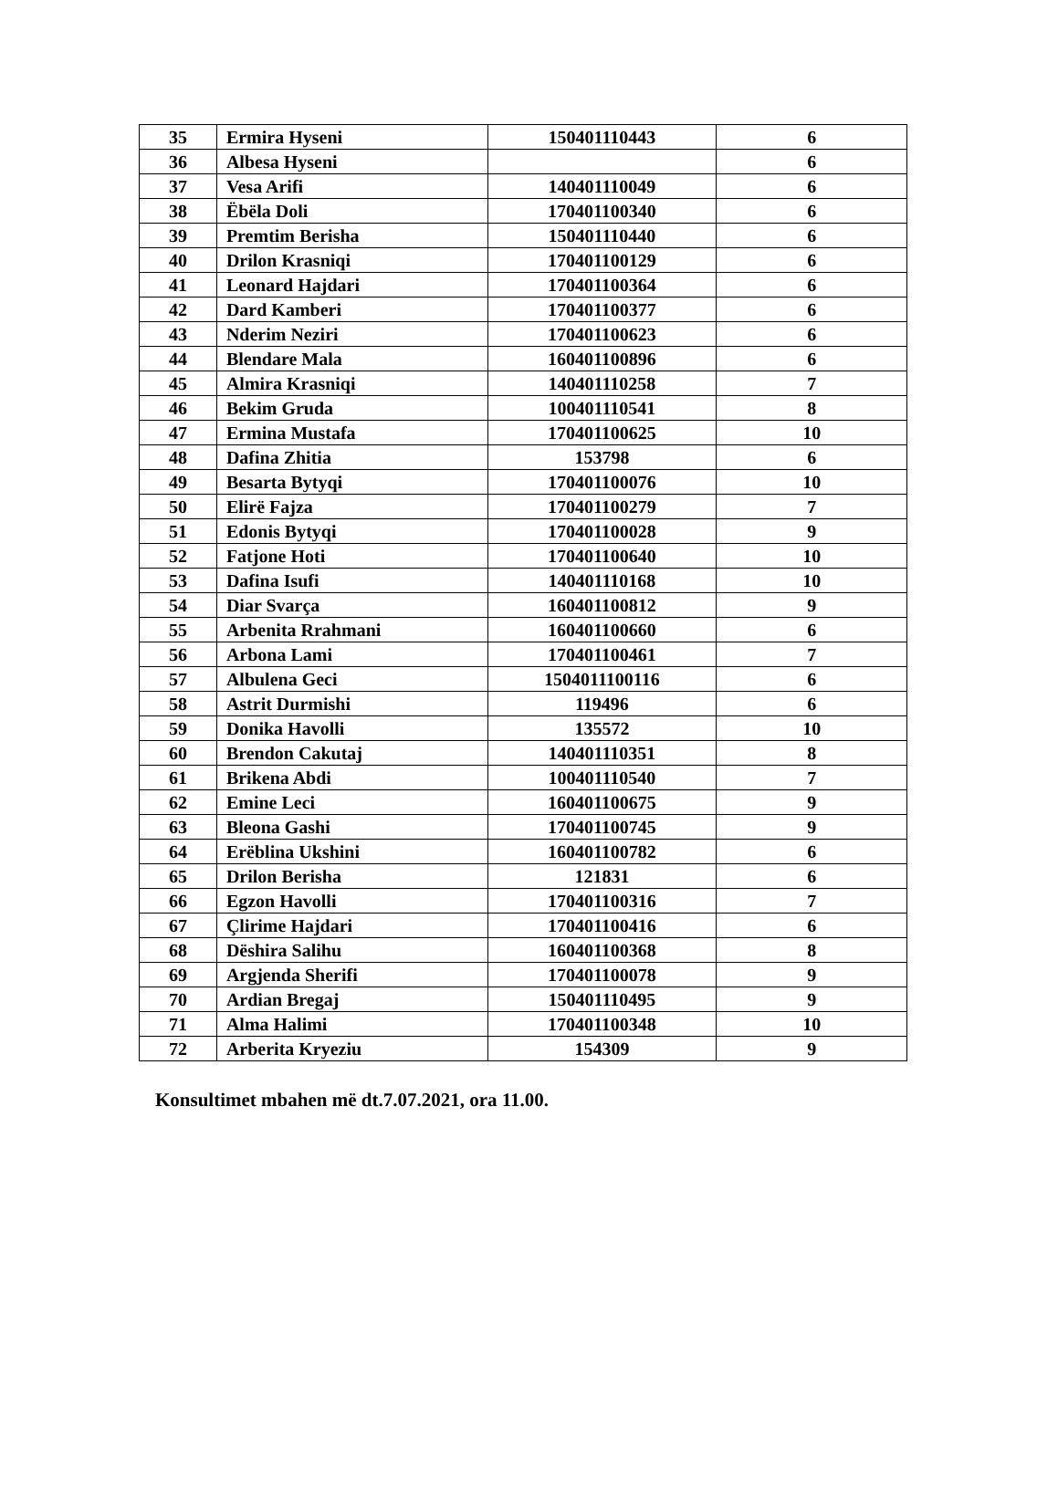| 35 | Ermira Hyseni | 150401110443 | 6 |
| 36 | Albesa Hyseni | | 6 |
| 37 | Vesa Arifi | 140401110049 | 6 |
| 38 | Ëbëla Doli | 170401100340 | 6 |
| 39 | Premtim Berisha | 150401110440 | 6 |
| 40 | Drilon Krasniqi | 170401100129 | 6 |
| 41 | Leonard Hajdari | 170401100364 | 6 |
| 42 | Dard Kamberi | 170401100377 | 6 |
| 43 | Nderim Neziri | 170401100623 | 6 |
| 44 | Blendare Mala | 160401100896 | 6 |
| 45 | Almira Krasniqi | 140401110258 | 7 |
| 46 | Bekim Gruda | 100401110541 | 8 |
| 47 | Ermina Mustafa | 170401100625 | 10 |
| 48 | Dafina Zhitia | 153798 | 6 |
| 49 | Besarta Bytyqi | 170401100076 | 10 |
| 50 | Elirë Fajza | 170401100279 | 7 |
| 51 | Edonis Bytyqi | 170401100028 | 9 |
| 52 | Fatjone Hoti | 170401100640 | 10 |
| 53 | Dafina Isufi | 140401110168 | 10 |
| 54 | Diar Svarça | 160401100812 | 9 |
| 55 | Arbenita Rrahmani | 160401100660 | 6 |
| 56 | Arbona Lami | 170401100461 | 7 |
| 57 | Albulena Geci | 1504011100116 | 6 |
| 58 | Astrit Durmishi | 119496 | 6 |
| 59 | Donika Havolli | 135572 | 10 |
| 60 | Brendon Cakutaj | 140401110351 | 8 |
| 61 | Brikena Abdi | 100401110540 | 7 |
| 62 | Emine Leci | 160401100675 | 9 |
| 63 | Bleona Gashi | 170401100745 | 9 |
| 64 | Erëblina Ukshini | 160401100782 | 6 |
| 65 | Drilon Berisha | 121831 | 6 |
| 66 | Egzon Havolli | 170401100316 | 7 |
| 67 | Çlirime Hajdari | 170401100416 | 6 |
| 68 | Dëshira Salihu | 160401100368 | 8 |
| 69 | Argjenda Sherifi | 170401100078 | 9 |
| 70 | Ardian Bregaj | 150401110495 | 9 |
| 71 | Alma Halimi | 170401100348 | 10 |
| 72 | Arberita Kryeziu | 154309 | 9 |
Konsultimet mbahen më dt.7.07.2021, ora 11.00.